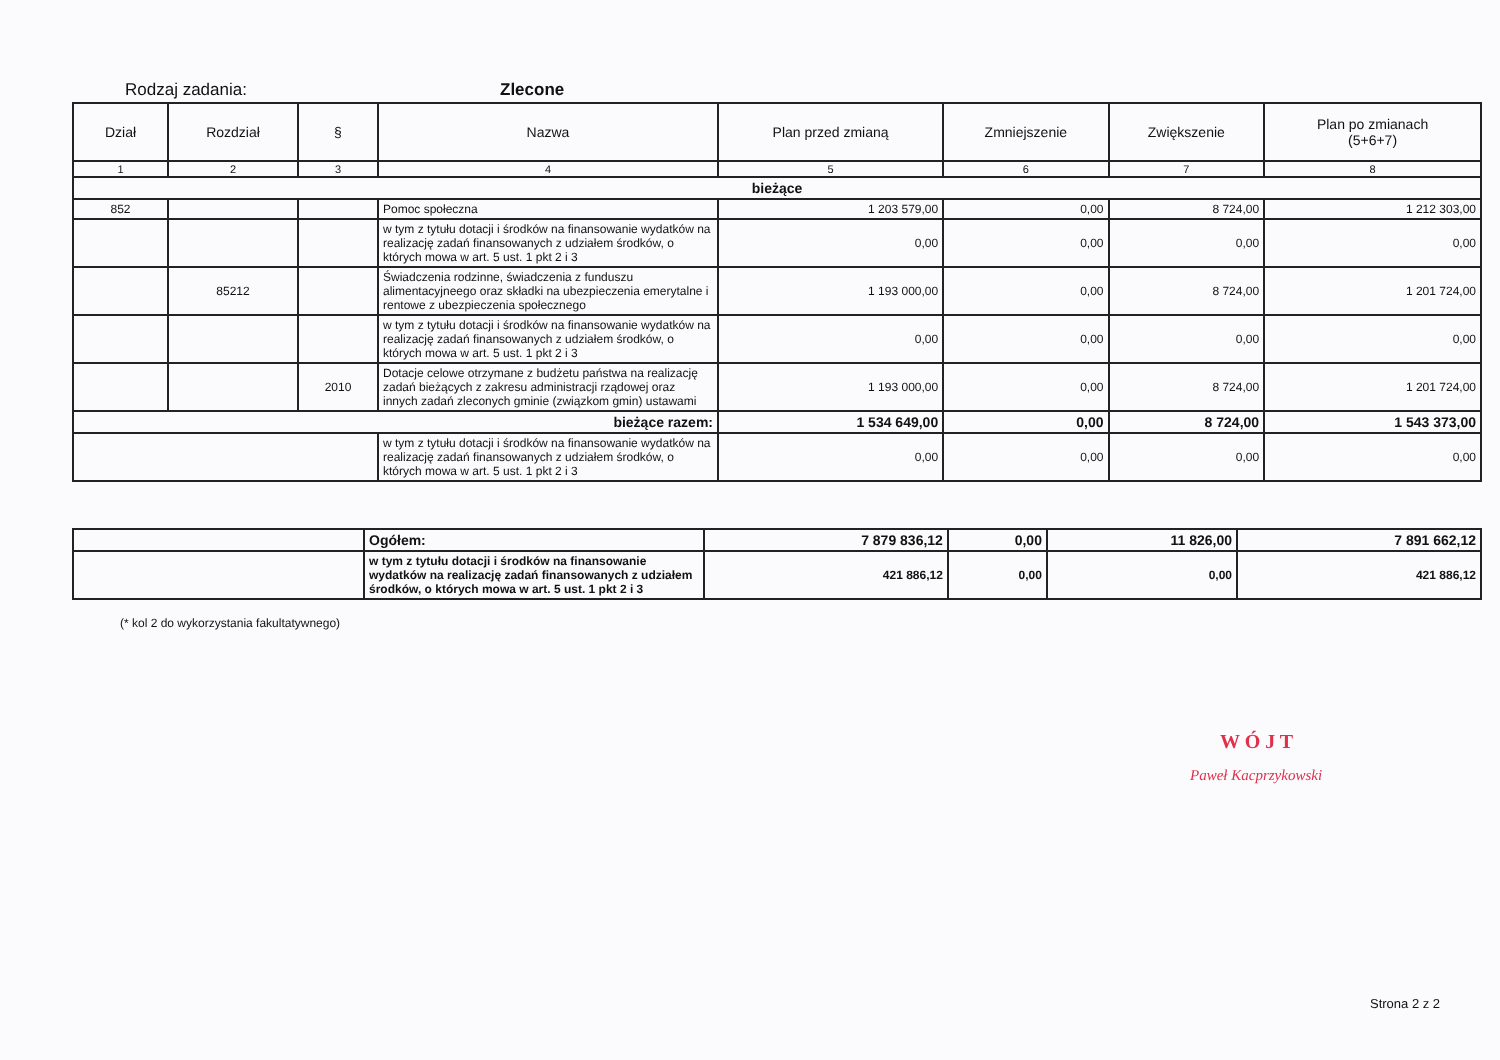Rodzaj zadania: Zlecone
| Dział | Rozdział | § | Nazwa | Plan przed zmianą | Zmniejszenie | Zwiększenie | Plan po zmianach (5+6+7) |
| --- | --- | --- | --- | --- | --- | --- | --- |
| 1 | 2 | 3 | 4 | 5 | 6 | 7 | 8 |
| bieżące | | | | | | | |
| 852 | | | Pomoc społeczna | 1 203 579,00 | 0,00 | 8 724,00 | 1 212 303,00 |
| | | | w tym z tytułu dotacji i środków na finansowanie wydatków na realizację zadań finansowanych z udziałem środków, o których mowa w art. 5 ust. 1 pkt 2 i 3 | 0,00 | 0,00 | 0,00 | 0,00 |
| | 85212 | | Świadczenia rodzinne, świadczenia z funduszu alimentacyjneego oraz składki na ubezpieczenia emerytalne i rentowe z ubezpieczenia społecznego | 1 193 000,00 | 0,00 | 8 724,00 | 1 201 724,00 |
| | | | w tym z tytułu dotacji i środków na finansowanie wydatków na realizację zadań finansowanych z udziałem środków, o których mowa w art. 5 ust. 1 pkt 2 i 3 | 0,00 | 0,00 | 0,00 | 0,00 |
| | | 2010 | Dotacje celowe otrzymane z budżetu państwa na realizację zadań bieżących z zakresu administracji rządowej oraz innych zadań zleconych gminie (związkom gmin) ustawami | 1 193 000,00 | 0,00 | 8 724,00 | 1 201 724,00 |
| bieżące razem: | | | | 1 534 649,00 | 0,00 | 8 724,00 | 1 543 373,00 |
| | | | w tym z tytułu dotacji i środków na finansowanie wydatków na realizację zadań finansowanych z udziałem środków, o których mowa w art. 5 ust. 1 pkt 2 i 3 | 0,00 | 0,00 | 0,00 | 0,00 |
| | Ogółem: | 7 879 836,12 | 0,00 | 11 826,00 | 7 891 662,12 |
| | w tym z tytułu dotacji i środków na finansowanie wydatków na realizację zadań finansowanych z udziałem środków, o których mowa w art. 5 ust. 1 pkt 2 i 3 | 421 886,12 | 0,00 | 0,00 | 421 886,12 |
(* kol 2 do wykorzystania fakultatywnego)
W Ó J T
Paweł Kacprzykowski
Strona 2 z 2